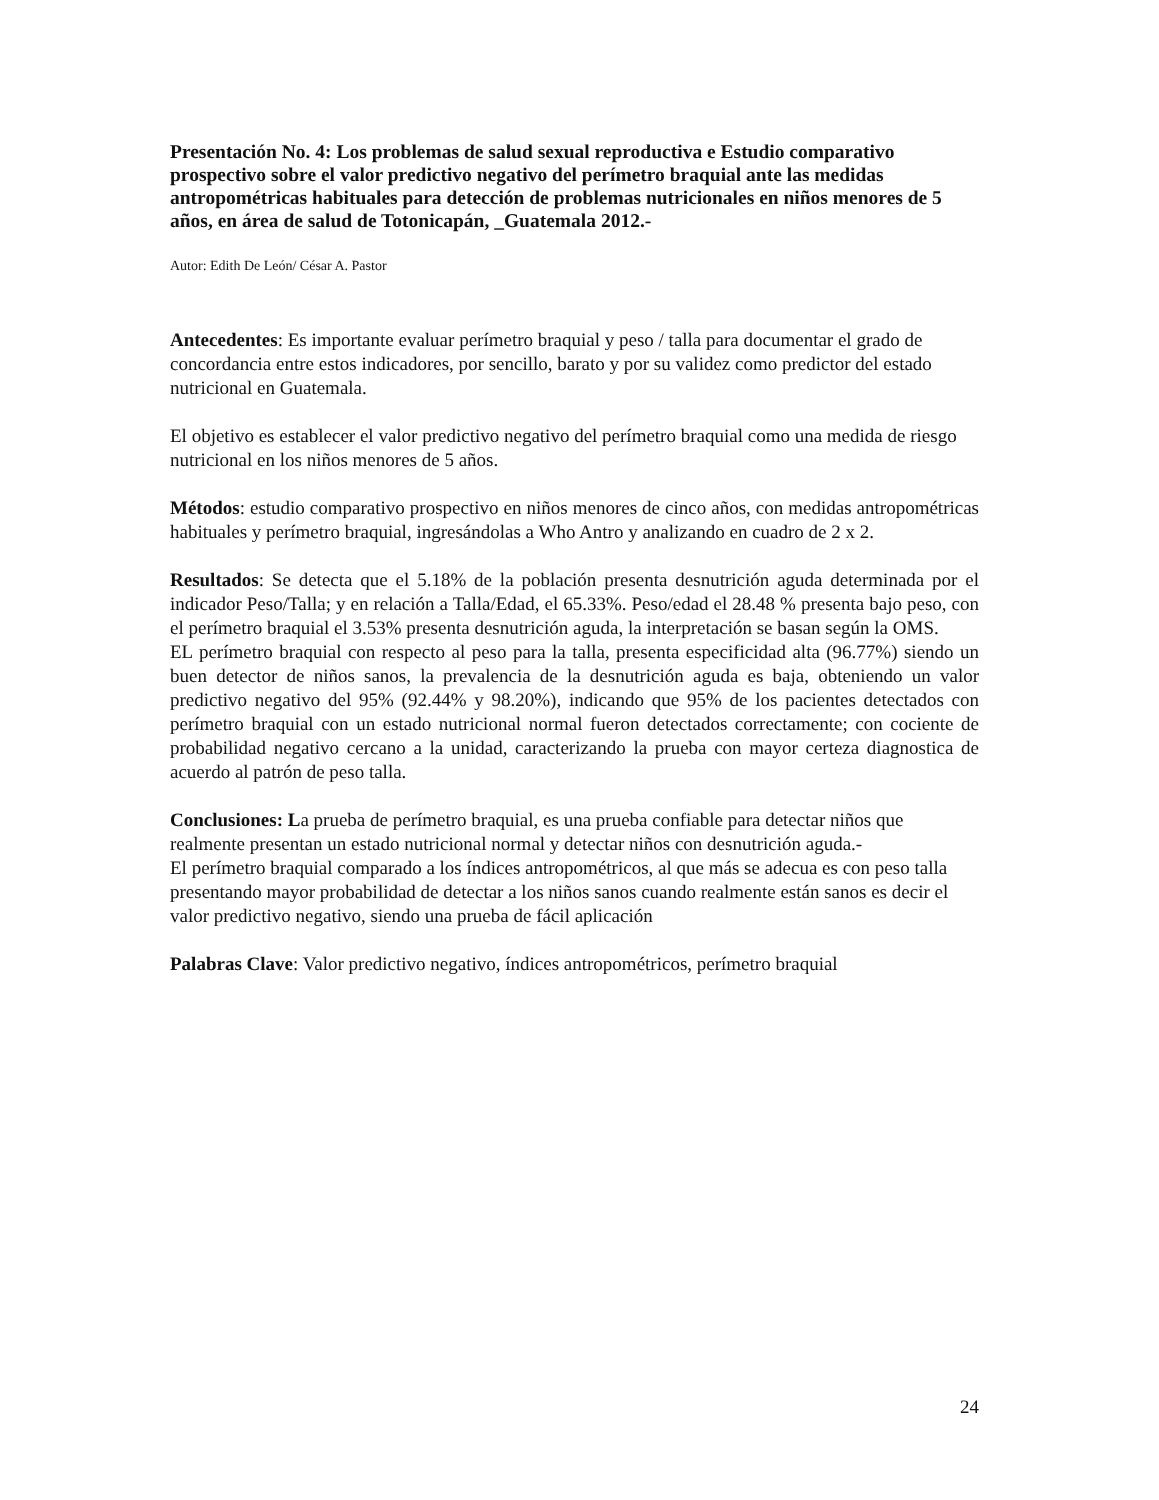Presentación No. 4: Los problemas de salud sexual reproductiva e Estudio comparativo prospectivo sobre el valor predictivo negativo del perímetro braquial ante las medidas antropométricas habituales para detección de problemas nutricionales en niños menores de 5 años, en área de salud de Totonicapán, _Guatemala 2012.-
Autor: Edith De León/ César A. Pastor
Antecedentes: Es importante evaluar perímetro braquial y peso / talla para documentar el grado de concordancia entre estos indicadores, por sencillo, barato y por su validez como predictor del estado nutricional en Guatemala.
El objetivo es establecer el valor predictivo negativo del perímetro braquial como una medida de riesgo nutricional en los niños menores de 5 años.
Métodos: estudio comparativo prospectivo en niños menores de cinco años, con medidas antropométricas habituales y perímetro braquial, ingresándolas a Who Antro y analizando en cuadro de 2 x 2.
Resultados: Se detecta que el 5.18% de la población presenta desnutrición aguda determinada por el indicador Peso/Talla; y en relación a Talla/Edad, el 65.33%. Peso/edad el 28.48 % presenta bajo peso, con el perímetro braquial el 3.53% presenta desnutrición aguda, la interpretación se basan según la OMS.
EL perímetro braquial con respecto al peso para la talla, presenta especificidad alta (96.77%) siendo un buen detector de niños sanos, la prevalencia de la desnutrición aguda es baja, obteniendo un valor predictivo negativo del 95% (92.44% y 98.20%), indicando que 95% de los pacientes detectados con perímetro braquial con un estado nutricional normal fueron detectados correctamente; con cociente de probabilidad negativo cercano a la unidad, caracterizando la prueba con mayor certeza diagnostica de acuerdo al patrón de peso talla.
Conclusiones: La prueba de perímetro braquial, es una prueba confiable para detectar niños que realmente presentan un estado nutricional normal y detectar niños con desnutrición aguda.-
El perímetro braquial comparado a los índices antropométricos, al que más se adecua es con peso talla presentando mayor probabilidad de detectar a los niños sanos cuando realmente están sanos es decir el valor predictivo negativo, siendo una prueba de fácil aplicación
Palabras Clave: Valor predictivo negativo, índices antropométricos, perímetro braquial
24